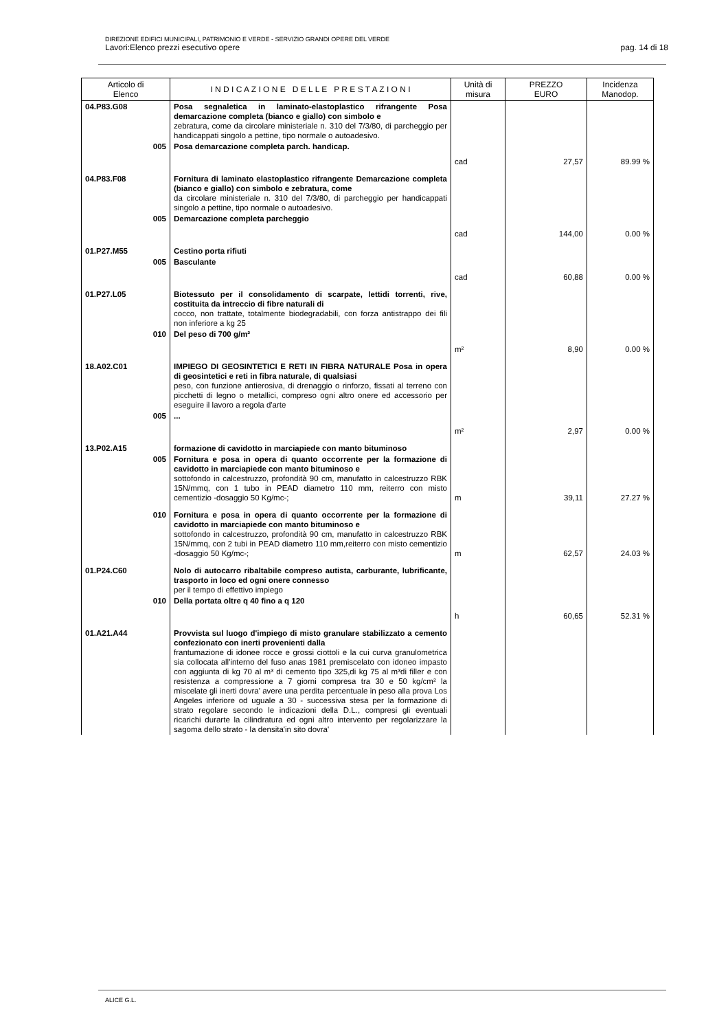DIREZIONE EDIFICI MUNICIPALI, PATRIMONIO E VERDE - SERVIZIO GRANDI OPERE DEL VERDE
Lavori:Elenco prezzi esecutivo opere pag. 14 di 18
| Articolo di Elenco | I N D I C A Z I O N E D E L L E P R E S T A Z I O N I | Unità di misura | PREZZO EURO | Incidenza Manodop. |
| --- | --- | --- | --- | --- |
| 04.P83.G08 | Posa segnaletica in laminato-elastoplastico rifrangente Posa demarcazione completa (bianco e giallo) con simbolo e zebratura, come da circolare ministeriale n. 310 del 7/3/80, di parcheggio per handicappati singolo a pettine, tipo normale o autoadesivo. | | | |
| 005 | Posa demarcazione completa parch. handicap. | cad | 27,57 | 89.99 % |
| 04.P83.F08 | Fornitura di laminato elastoplastico rifrangente Demarcazione completa (bianco e giallo) con simbolo e zebratura, come da circolare ministeriale n. 310 del 7/3/80, di parcheggio per handicappati singolo a pettine, tipo normale o autoadesivo. | | | |
| 005 | Demarcazione completa parcheggio | cad | 144,00 | 0.00 % |
| 01.P27.M55 | Cestino porta rifiuti | | | |
| 005 | Basculante | cad | 60,88 | 0.00 % |
| 01.P27.L05 | Biotessuto per il consolidamento di scarpate, lettidi torrenti, rive, costituita da intreccio di fibre naturali di cocco, non trattate, totalmente biodegradabili, con forza antistrappo dei fili non inferiore a kg 25 | | | |
| 010 | Del peso di 700 g/m² | m² | 8,90 | 0.00 % |
| 18.A02.C01 | IMPIEGO DI GEOSINTETICI E RETI IN FIBRA NATURALE Posa in opera di geosintetici e reti in fibra naturale, di qualsiasi peso, con funzione antierosiva, di drenaggio o rinforzo, fissati al terreno con picchetti di legno o metallici, compreso ogni altro onere ed accessorio per eseguire il lavoro a regola d'arte | | | |
| 005 | ... | m² | 2,97 | 0.00 % |
| 13.P02.A15 | formazione di cavidotto in marciapiede con manto bituminoso | | | |
| 005 | Fornitura e posa in opera di quanto occorrente per la formazione di cavidotto in marciapiede con manto bituminoso e sottofondo in calcestruzzo, profondità 90 cm, manufatto in calcestruzzo RBK 15N/mmq, con 1 tubo in PEAD diametro 110 mm, reiterro con misto cementizio -dosaggio 50 Kg/mc-; | m | 39,11 | 27.27 % |
| 010 | Fornitura e posa in opera di quanto occorrente per la formazione di cavidotto in marciapiede con manto bituminoso e sottofondo in calcestruzzo, profondità 90 cm, manufatto in calcestruzzo RBK 15N/mmq, con 2 tubi in PEAD diametro 110 mm,reiterro con misto cementizio -dosaggio 50 Kg/mc-; | m | 62,57 | 24.03 % |
| 01.P24.C60 | Nolo di autocarro ribaltabile compreso autista, carburante, lubrificante, trasporto in loco ed ogni onere connesso per il tempo di effettivo impiego | | | |
| 010 | Della portata oltre q 40 fino a q 120 | h | 60,65 | 52.31 % |
| 01.A21.A44 | Provvista sul luogo d'impiego di misto granulare stabilizzato a cemento confezionato con inerti provenienti dalla frantumazione di idonee rocce e grossi ciottoli e la cui curva granulometrica sia collocata all'interno del fuso anas 1981 premiscelato con idoneo impasto con aggiunta di kg 70 al m³ di cemento tipo 325,di kg 75 al m³di filler e con resistenza a compressione a 7 giorni compresa tra 30 e 50 kg/cm² la miscelate gli inerti dovra' avere una perdita percentuale in peso alla prova Los Angeles inferiore od uguale a 30 - successiva stesa per la formazione di strato regolare secondo le indicazioni della D.L., compresi gli eventuali ricarichi durarte la cilindratura ed ogni altro intervento per regolarizzare la sagoma dello strato - la densita'in sito dovra' | | | |
ALICE G.L.